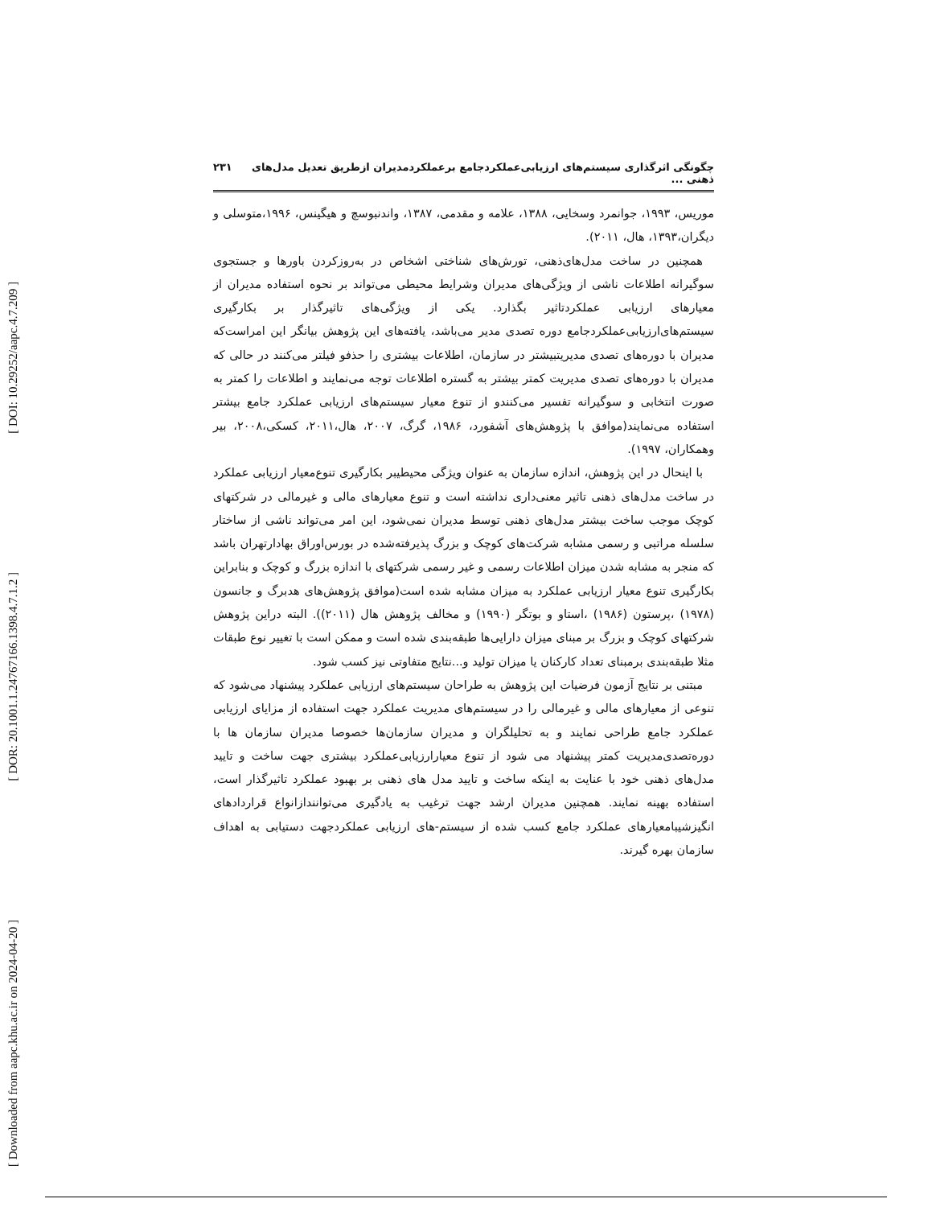[ DOI: 10.29252/aapc.4.7.209 ]
[ DOR: 20.1001.1.24767166.1398.4.7.1.2 ]
[ Downloaded from aapc.khu.ac.ir on 2024-04-20 ]
چگونگی اثرگذاری سیستم‌های ارزیابی‌عملکردجامع برعملکردمدیران ازطریق تعدیل مدل‌های ذهنی ... ۲۳۱
موریس، ۱۹۹۳، جوانمرد وسخایی، ۱۳۸۸، علامه و مقدمی، ۱۳۸۷، واندنبوسچ و هیگینس، ۱۹۹۶،متوسلی و دیگران،۱۳۹۳، هال، ۲۰۱۱).
همچنین در ساخت مدل‌های‌ذهنی، تورش‌های شناختی اشخاص در به‌روزکردن باورها و جستجوی سوگیرانه اطلاعات ناشی از ویژگی‌های مدیران وشرایط محیطی می‌تواند بر نحوه استفاده مدیران از معیارهای ارزیابی عملکردتاثیر بگذارد. یکی از ویژگی‌های تاثیرگذار بر بکارگیری سیستم‌های‌ارزیابی‌عملکردجامع دوره تصدی مدیر می‌باشد، یافته‌های این پژوهش بیانگر این امراست‌که مدیران با دوره‌های تصدی مدیریتبیشتر در سازمان، اطلاعات بیشتری را حذفو فیلتر می‌کنند در حالی که مدیران با دوره‌های تصدی مدیریت کمتر بیشتر به گستره اطلاعات توجه می‌نمایند و اطلاعات را کمتر به صورت انتخابی و سوگیرانه تفسیر می‌کنندو از تنوع معیار سیستم‌های ارزیابی عملکرد جامع بیشتر استفاده می‌نمایند(موافق با پژوهش‌های آشفورد، ۱۹۸۶، گرگ، ۲۰۰۷، هال،۲۰۱۱، کسکی،۲۰۰۸، بیر وهمکاران، ۱۹۹۷).
با اینحال در این پژوهش، اندازه سازمان به عنوان ویژگی محیطیبر بکارگیری تنوع‌معیار ارزیابی عملکرد در ساخت مدل‌های ذهنی تاثیر معنی‌داری نداشته است و تنوع معیارهای مالی و غیرمالی در شرکتهای کوچک موجب ساخت بیشتر مدل‌های ذهنی توسط مدیران نمی‌شود، این امر می‌تواند ناشی از ساختار سلسله مراتبی و رسمی مشابه شرکت‌های کوچک و بزرگ پذیرفته‌شده در بورس‌اوراق بهادارتهران باشد که منجر به مشابه شدن میزان اطلاعات رسمی و غیر رسمی شرکتهای با اندازه بزرگ و کوچک و بنابراین بکارگیری تنوع معیار ارزیابی عملکرد به میزان مشابه شده است(موافق پژوهش‌های هدبرگ و جانسون (۱۹۷۸) ،پرستون (۱۹۸۶) ،استاو و بوتگر (۱۹۹۰) و مخالف پژوهش هال (۲۰۱۱)). البته دراین پژوهش شرکتهای کوچک و بزرگ بر مبنای میزان دارایی‌ها طبقه‌بندی شده است و ممکن است با تغییر نوع طبقات مثلا طبقه‌بندی برمبنای تعداد کارکنان یا میزان تولید و...نتایج متفاوتی نیز کسب شود.
مبتنی بر نتایج آزمون فرضیات این پژوهش به طراحان سیستم‌های ارزیابی عملکرد پیشنهاد می‌شود که تنوعی از معیارهای مالی و غیرمالی را در سیستم‌های مدیریت عملکرد جهت استفاده از مزایای ارزیابی عملکرد جامع طراحی نمایند و به تحلیلگران و مدیران سازمان‌ها خصوصا مدیران سازمان ها با دوره‌تصدی‌مدیریت کمتر پیشنهاد می شود از تنوع معیارارزیابی‌عملکرد بیشتری جهت ساخت و تایید مدل‌های ذهنی خود با عنایت به اینکه ساخت و تایید مدل های ذهنی بر بهبود عملکرد تاثیرگذار است، استفاده بهینه نمایند. همچنین مدیران ارشد جهت ترغیب به یادگیری می‌توانندازانواع قراردادهای انگیزشیبامعیارهای عملکرد جامع کسب شده از سیستم-های ارزیابی عملکردجهت دستیابی به اهداف سازمان بهره گیرند.